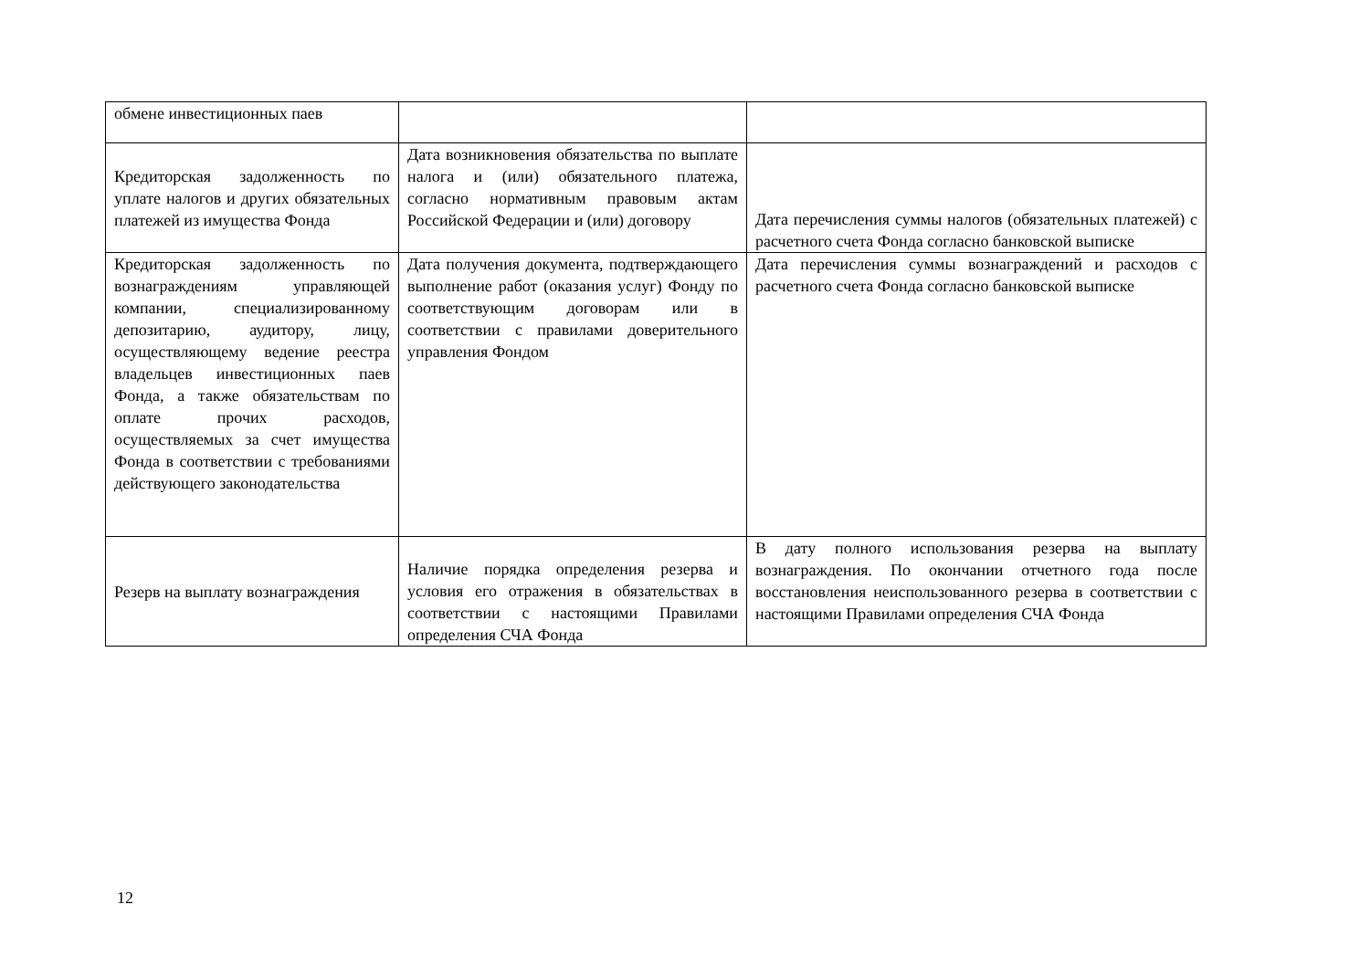| обмене инвестиционных паев | | |
| Кредиторская задолженность по уплате налогов и других обязательных платежей из имущества Фонда | Дата возникновения обязательства по выплате налога и (или) обязательного платежа, согласно нормативным правовым актам Российской Федерации и (или) договору | Дата перечисления суммы налогов (обязательных платежей) с расчетного счета Фонда согласно банковской выписке |
| Кредиторская задолженность по вознаграждениям управляющей компании, специализированному депозитарию, аудитору, лицу, осуществляющему ведение реестра владельцев инвестиционных паев Фонда, а также обязательствам по оплате прочих расходов, осуществляемых за счет имущества Фонда в соответствии с требованиями действующего законодательства | Дата получения документа, подтверждающего выполнение работ (оказания услуг) Фонду по соответствующим договорам или в соответствии с правилами доверительного управления Фондом | Дата перечисления суммы вознаграждений и расходов с расчетного счета Фонда согласно банковской выписке |
| Резерв на выплату вознаграждения | Наличие порядка определения резерва и условия его отражения в обязательствах в соответствии с настоящими Правилами определения СЧА Фонда | В дату полного использования резерва на выплату вознаграждения. По окончании отчетного года после восстановления неиспользованного резерва в соответствии с настоящими Правилами определения СЧА Фонда |
12